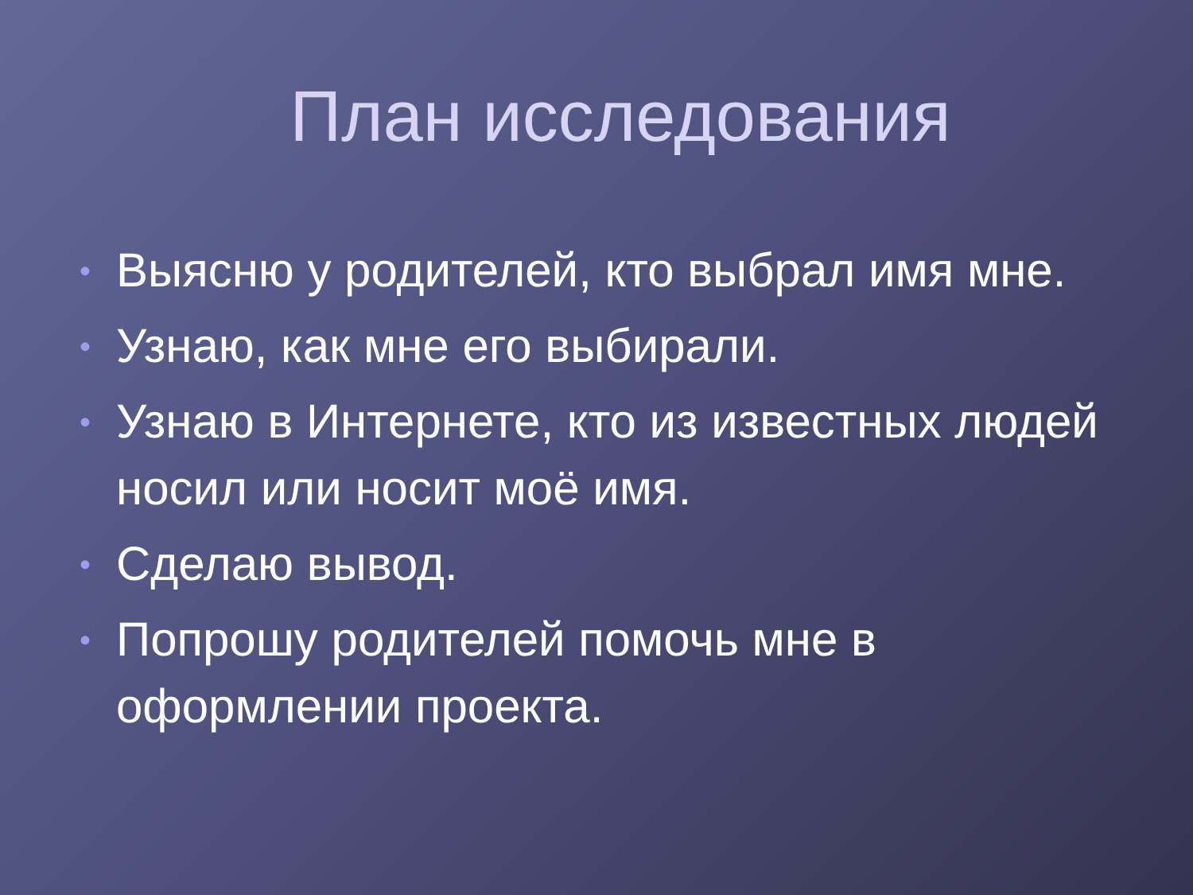План исследования
• Выясню у родителей, кто выбрал имя мне.
• Узнаю, как мне его выбирали.
• Узнаю в Интернете, кто из известных людей носил или носит моё имя.
• Сделаю вывод.
• Попрошу родителей помочь мне в оформлении проекта.